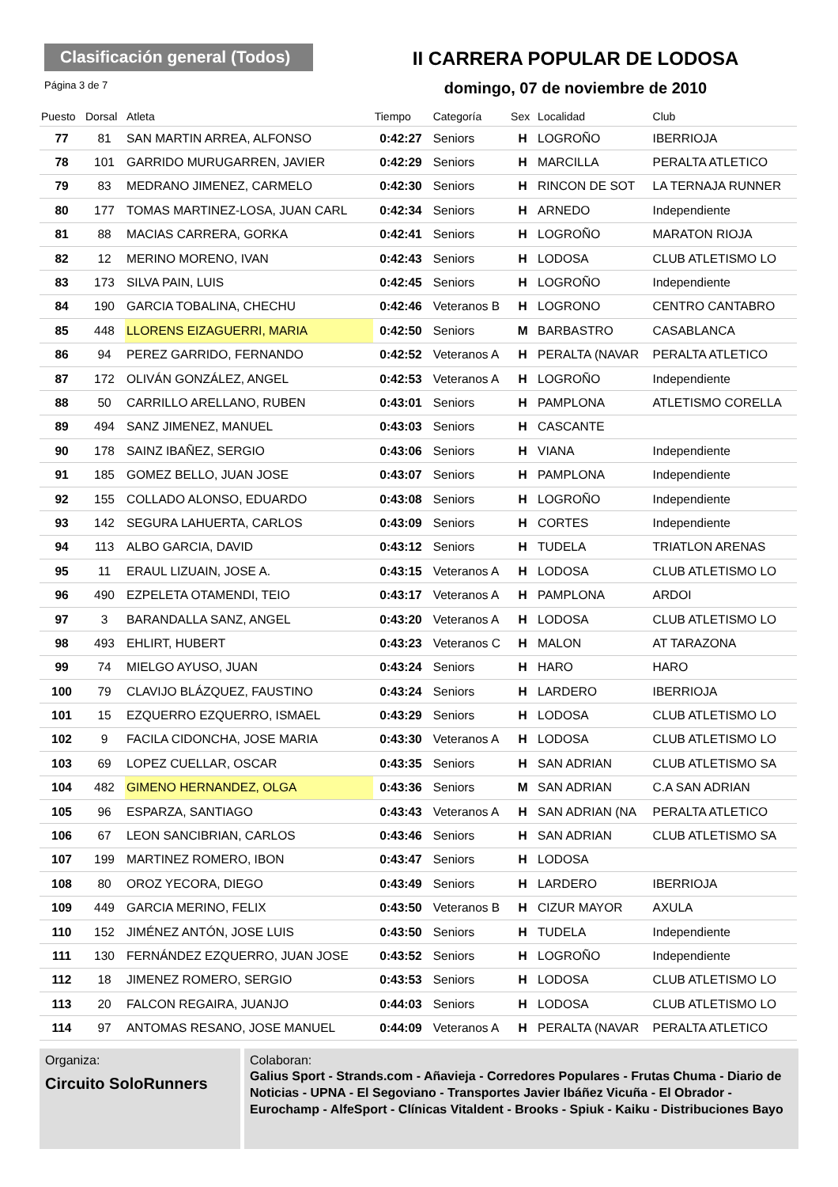Clasificación general (Todos)
Página 3 de 7
II CARRERA POPULAR DE LODOSA
domingo, 07 de noviembre de 2010
| Puesto | Dorsal | Atleta | Tiempo | Categoría | Sex | Localidad | Club |
| --- | --- | --- | --- | --- | --- | --- | --- |
| 77 | 81 | SAN MARTIN ARREA, ALFONSO | 0:42:27 | Seniors | H | LOGROÑO | IBERRIOJA |
| 78 | 101 | GARRIDO MURUGARREN, JAVIER | 0:42:29 | Seniors | H | MARCILLA | PERALTA ATLETICO |
| 79 | 83 | MEDRANO JIMENEZ, CARMELO | 0:42:30 | Seniors | H | RINCON DE SOT | LA TERNAJA RUNNER |
| 80 | 177 | TOMAS MARTINEZ-LOSA, JUAN CARL | 0:42:34 | Seniors | H | ARNEDO | Independiente |
| 81 | 88 | MACIAS CARRERA, GORKA | 0:42:41 | Seniors | H | LOGROÑO | MARATON RIOJA |
| 82 | 12 | MERINO MORENO, IVAN | 0:42:43 | Seniors | H | LODOSA | CLUB ATLETISMO LO |
| 83 | 173 | SILVA PAIN, LUIS | 0:42:45 | Seniors | H | LOGROÑO | Independiente |
| 84 | 190 | GARCIA TOBALINA, CHECHU | 0:42:46 | Veteranos B | H | LOGRONO | CENTRO CANTABRO |
| 85 | 448 | LLORENS EIZAGUERRI, MARIA | 0:42:50 | Seniors | M | BARBASTRO | CASABLANCA |
| 86 | 94 | PEREZ GARRIDO, FERNANDO | 0:42:52 | Veteranos A | H | PERALTA (NAVAR | PERALTA ATLETICO |
| 87 | 172 | OLIVÁN GONZÁLEZ, ANGEL | 0:42:53 | Veteranos A | H | LOGROÑO | Independiente |
| 88 | 50 | CARRILLO ARELLANO, RUBEN | 0:43:01 | Seniors | H | PAMPLONA | ATLETISMO CORELLA |
| 89 | 494 | SANZ JIMENEZ, MANUEL | 0:43:03 | Seniors | H | CASCANTE | |
| 90 | 178 | SAINZ IBAÑEZ, SERGIO | 0:43:06 | Seniors | H | VIANA | Independiente |
| 91 | 185 | GOMEZ BELLO, JUAN JOSE | 0:43:07 | Seniors | H | PAMPLONA | Independiente |
| 92 | 155 | COLLADO ALONSO, EDUARDO | 0:43:08 | Seniors | H | LOGROÑO | Independiente |
| 93 | 142 | SEGURA LAHUERTA, CARLOS | 0:43:09 | Seniors | H | CORTES | Independiente |
| 94 | 113 | ALBO GARCIA, DAVID | 0:43:12 | Seniors | H | TUDELA | TRIATLON ARENAS |
| 95 | 11 | ERAUL LIZUAIN, JOSE A. | 0:43:15 | Veteranos A | H | LODOSA | CLUB ATLETISMO LO |
| 96 | 490 | EZPELETA OTAMENDI, TEIO | 0:43:17 | Veteranos A | H | PAMPLONA | ARDOI |
| 97 | 3 | BARANDALLA SANZ, ANGEL | 0:43:20 | Veteranos A | H | LODOSA | CLUB ATLETISMO LO |
| 98 | 493 | EHLIRT, HUBERT | 0:43:23 | Veteranos C | H | MALON | AT TARAZONA |
| 99 | 74 | MIELGO AYUSO, JUAN | 0:43:24 | Seniors | H | HARO | HARO |
| 100 | 79 | CLAVIJO BLÁZQUEZ, FAUSTINO | 0:43:24 | Seniors | H | LARDERO | IBERRIOJA |
| 101 | 15 | EZQUERRO EZQUERRO, ISMAEL | 0:43:29 | Seniors | H | LODOSA | CLUB ATLETISMO LO |
| 102 | 9 | FACILA CIDONCHA, JOSE MARIA | 0:43:30 | Veteranos A | H | LODOSA | CLUB ATLETISMO LO |
| 103 | 69 | LOPEZ CUELLAR, OSCAR | 0:43:35 | Seniors | H | SAN ADRIAN | CLUB ATLETISMO SA |
| 104 | 482 | GIMENO HERNANDEZ, OLGA | 0:43:36 | Seniors | M | SAN ADRIAN | C.A SAN ADRIAN |
| 105 | 96 | ESPARZA, SANTIAGO | 0:43:43 | Veteranos A | H | SAN ADRIAN (NA | PERALTA ATLETICO |
| 106 | 67 | LEON SANCIBRIAN, CARLOS | 0:43:46 | Seniors | H | SAN ADRIAN | CLUB ATLETISMO SA |
| 107 | 199 | MARTINEZ ROMERO, IBON | 0:43:47 | Seniors | H | LODOSA | |
| 108 | 80 | OROZ YECORA, DIEGO | 0:43:49 | Seniors | H | LARDERO | IBERRIOJA |
| 109 | 449 | GARCIA MERINO, FELIX | 0:43:50 | Veteranos B | H | CIZUR MAYOR | AXULA |
| 110 | 152 | JIMÉNEZ ANTÓN, JOSE LUIS | 0:43:50 | Seniors | H | TUDELA | Independiente |
| 111 | 130 | FERNÁNDEZ EZQUERRO, JUAN JOSE | 0:43:52 | Seniors | H | LOGROÑO | Independiente |
| 112 | 18 | JIMENEZ ROMERO, SERGIO | 0:43:53 | Seniors | H | LODOSA | CLUB ATLETISMO LO |
| 113 | 20 | FALCON REGAIRA, JUANJO | 0:44:03 | Seniors | H | LODOSA | CLUB ATLETISMO LO |
| 114 | 97 | ANTOMAS RESANO, JOSE MANUEL | 0:44:09 | Veteranos A | H | PERALTA (NAVAR | PERALTA ATLETICO |
Organiza:
Circuito SoloRunners
Colaboran:
Galius Sport - Strands.com - Añavieja - Corredores Populares - Frutas Chuma - Diario de Noticias - UPNA - El Segoviano - Transportes Javier Ibáñez Vicuña - El Obrador - Eurochamp - AlfeSport - Clínicas Vitaldent - Brooks - Spiuk - Kaiku - Distribuciones Bayo